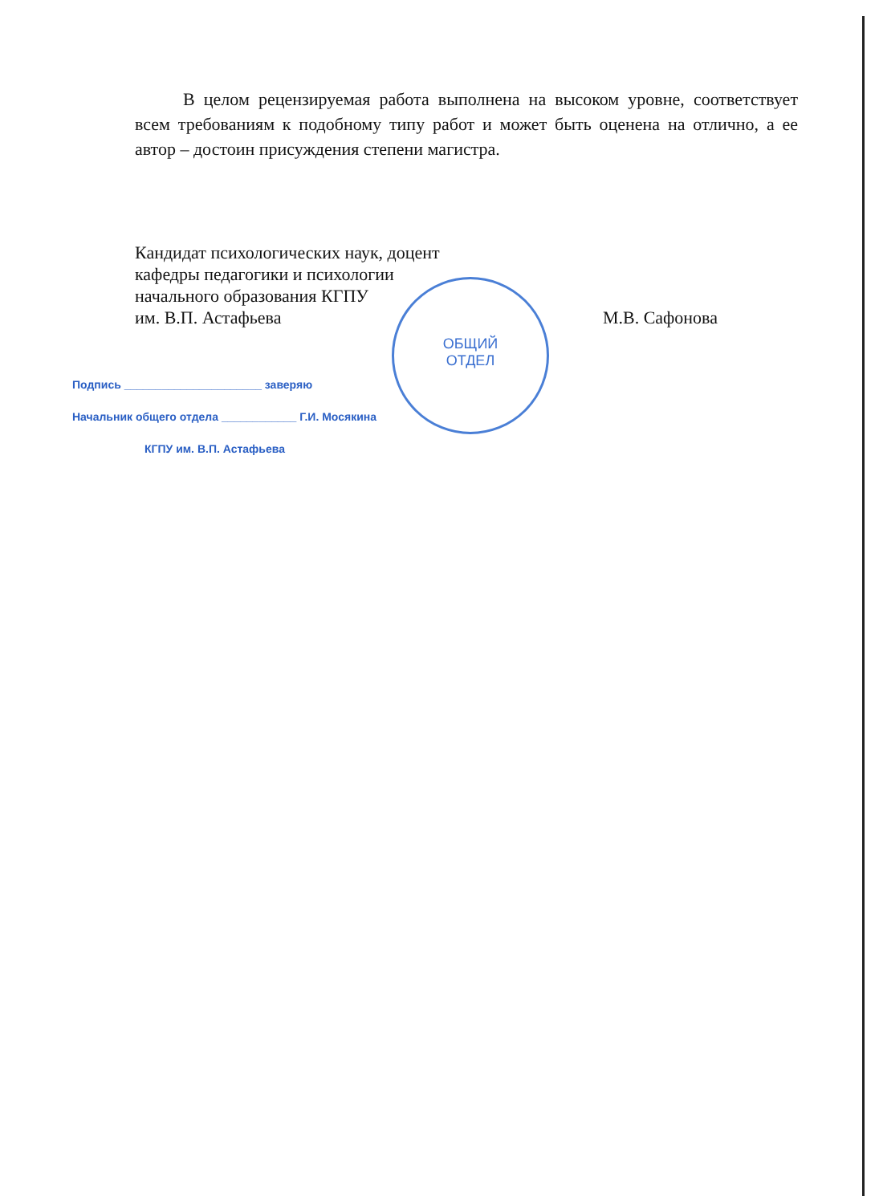ОБЩИЙ ОТДЕЛ
В целом рецензируемая работа выполнена на высоком уровне, соответствует всем требованиям к подобному типу работ и может быть оценена на отлично, а ее автор – достоин присуждения степени магистра.
Кандидат психологических наук, доцент
кафедры педагогики и психологии
начального образования КГПУ
им. В.П. Астафьева М.В. Сафонова
Подпись ______________________ заверяю
Начальник общего отдела ____________ Г.И. Мосякина
КГПУ им. В.П. Астафьева